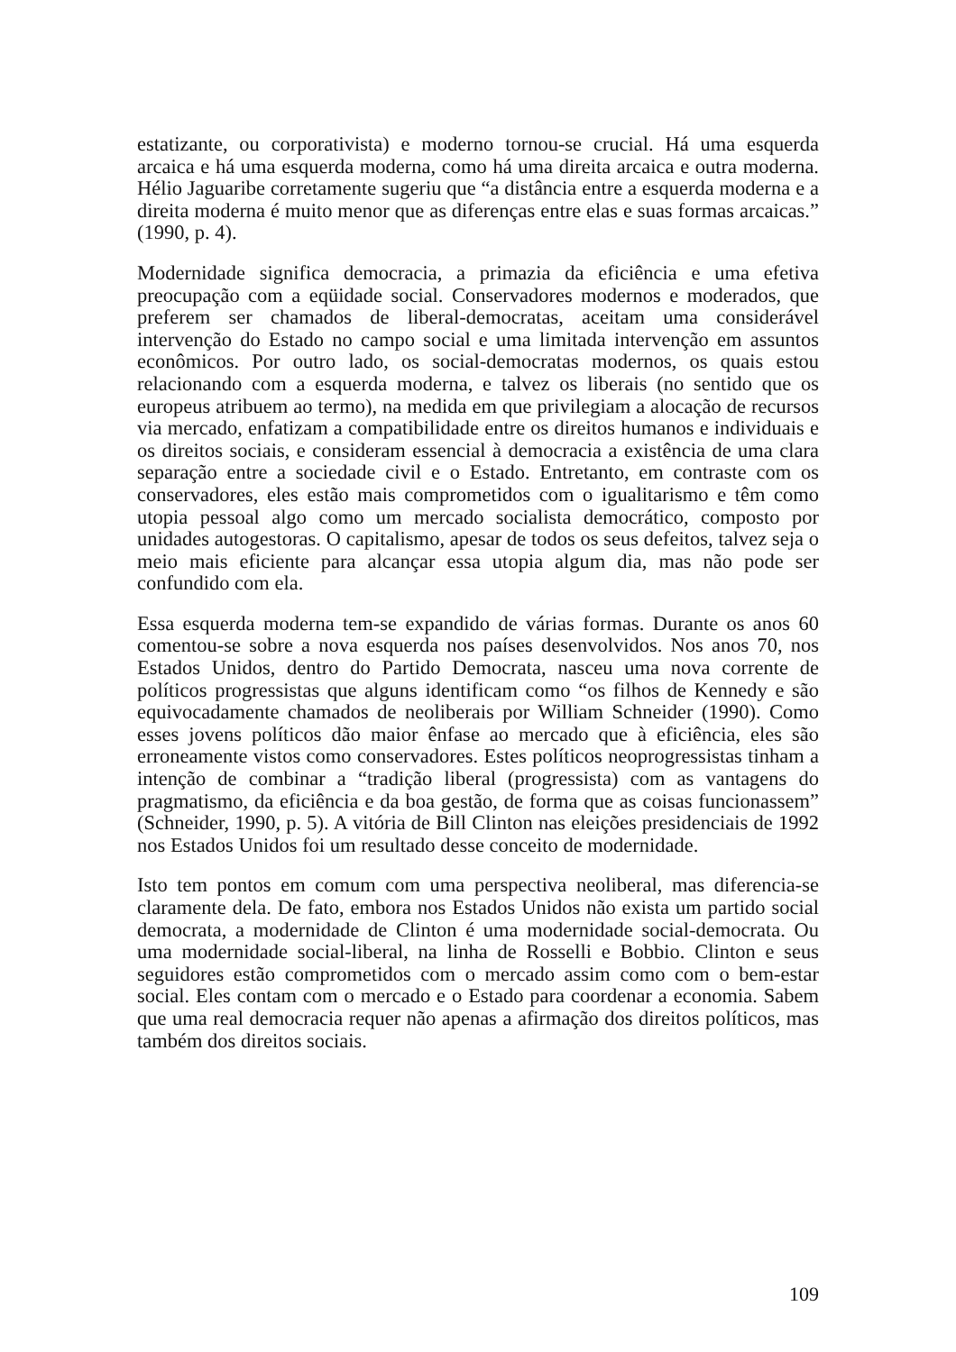estatizante, ou corporativista) e moderno tornou-se crucial. Há uma esquerda arcaica e há uma esquerda moderna, como há uma direita arcaica e outra moderna. Hélio Jaguaribe corretamente sugeriu que “a distância entre a esquerda moderna e a direita moderna é muito menor que as diferenças entre elas e suas formas arcaicas.” (1990, p. 4).
Modernidade significa democracia, a primazia da eficiência e uma efetiva preocupação com a eqüidade social. Conservadores modernos e moderados, que preferem ser chamados de liberal-democratas, aceitam uma considerável intervenção do Estado no campo social e uma limitada intervenção em assuntos econômicos. Por outro lado, os social-democratas modernos, os quais estou relacionando com a esquerda moderna, e talvez os liberais (no sentido que os europeus atribuem ao termo), na medida em que privilegiam a alocação de recursos via mercado, enfatizam a compatibilidade entre os direitos humanos e individuais e os direitos sociais, e consideram essencial à democracia a existência de uma clara separação entre a sociedade civil e o Estado. Entretanto, em contraste com os conservadores, eles estão mais comprometidos com o igualitarismo e têm como utopia pessoal algo como um mercado socialista democrático, composto por unidades autogestoras. O capitalismo, apesar de todos os seus defeitos, talvez seja o meio mais eficiente para alcançar essa utopia algum dia, mas não pode ser confundido com ela.
Essa esquerda moderna tem-se expandido de várias formas. Durante os anos 60 comentou-se sobre a nova esquerda nos países desenvolvidos. Nos anos 70, nos Estados Unidos, dentro do Partido Democrata, nasceu uma nova corrente de políticos progressistas que alguns identificam como “os filhos de Kennedy e são equivocadamente chamados de neoliberais por William Schneider (1990). Como esses jovens políticos dão maior ênfase ao mercado que à eficiência, eles são erroneamente vistos como conservadores. Estes políticos neoprogressistas tinham a intenção de combinar a “tradição liberal (progressista) com as vantagens do pragmatismo, da eficiência e da boa gestão, de forma que as coisas funcionassem” (Schneider, 1990, p. 5). A vitória de Bill Clinton nas eleições presidenciais de 1992 nos Estados Unidos foi um resultado desse conceito de modernidade.
Isto tem pontos em comum com uma perspectiva neoliberal, mas diferencia-se claramente dela. De fato, embora nos Estados Unidos não exista um partido social democrata, a modernidade de Clinton é uma modernidade social-democrata. Ou uma modernidade social-liberal, na linha de Rosselli e Bobbio. Clinton e seus seguidores estão comprometidos com o mercado assim como com o bem-estar social. Eles contam com o mercado e o Estado para coordenar a economia. Sabem que uma real democracia requer não apenas a afirmação dos direitos políticos, mas também dos direitos sociais.
109